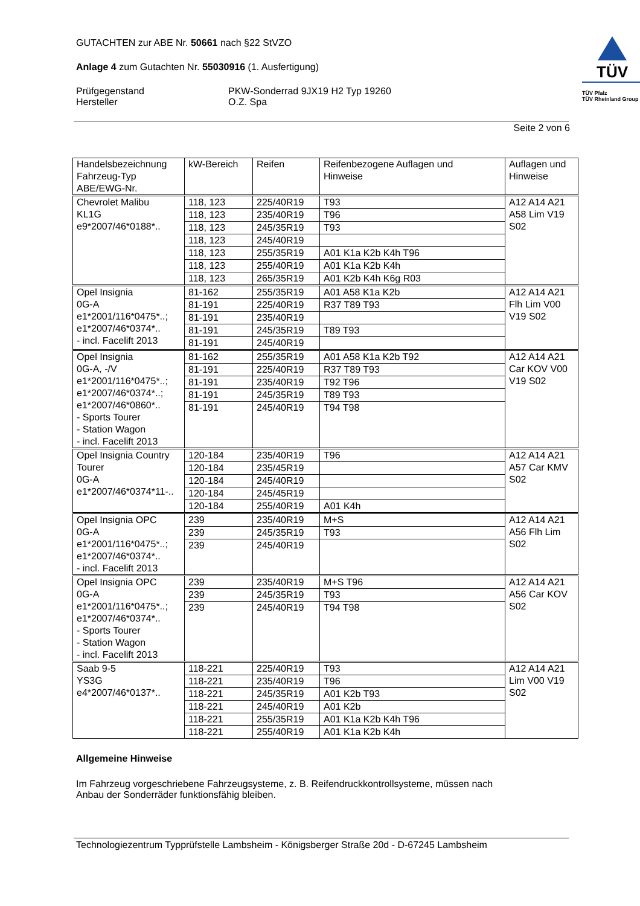GUTACHTEN zur ABE Nr. 50661 nach §22 StVZO
Anlage 4 zum Gutachten Nr. 55030916 (1. Ausfertigung)
Prüfgegenstand PKW-Sonderrad 9JX19 H2 Typ 19260
Hersteller O.Z. Spa
TÜV
TÜV Pfalz
TÜV Rheinland Group
Seite 2 von 6
| Handelsbezeichnung Fahrzeug-Typ ABE/EWG-Nr. | kW-Bereich | Reifen | Reifenbezogene Auflagen und Hinweise | Auflagen und Hinweise |
| --- | --- | --- | --- | --- |
| Chevrolet Malibu KL1G e9*2007/46*0188*.. | 118, 123 | 225/40R19 | T93 | A12 A14 A21 A58 Lim V19 S02 |
| | 118, 123 | 235/40R19 | T96 | |
| | 118, 123 | 245/35R19 | T93 | |
| | 118, 123 | 245/40R19 | | |
| | 118, 123 | 255/35R19 | A01 K1a K2b K4h T96 | |
| | 118, 123 | 255/40R19 | A01 K1a K2b K4h | |
| | 118, 123 | 265/35R19 | A01 K2b K4h K6g R03 | |
| Opel Insignia 0G-A e1*2001/116*0475*..; e1*2007/46*0374*.. - incl. Facelift 2013 | 81-162 | 255/35R19 | A01 A58 K1a K2b | A12 A14 A21 Flh Lim V00 V19 S02 |
| | 81-191 | 225/40R19 | R37 T89 T93 | |
| | 81-191 | 235/40R19 | | |
| | 81-191 | 245/35R19 | T89 T93 | |
| | 81-191 | 245/40R19 | | |
| Opel Insignia 0G-A, -/V e1*2001/116*0475*..; e1*2007/46*0374*..; e1*2007/46*0860*.. - Sports Tourer - Station Wagon - incl. Facelift 2013 | 81-162 | 255/35R19 | A01 A58 K1a K2b T92 | A12 A14 A21 Car KOV V00 V19 S02 |
| | 81-191 | 225/40R19 | R37 T89 T93 | |
| | 81-191 | 235/40R19 | T92 T96 | |
| | 81-191 | 245/35R19 | T89 T93 | |
| | 81-191 | 245/40R19 | T94 T98 | |
| Opel Insignia Country Tourer 0G-A e1*2007/46*0374*11-.. | 120-184 | 235/40R19 | T96 | A12 A14 A21 A57 Car KMV S02 |
| | 120-184 | 235/45R19 | | |
| | 120-184 | 245/40R19 | | |
| | 120-184 | 245/45R19 | | |
| | 120-184 | 255/40R19 | A01 K4h | |
| Opel Insignia OPC 0G-A e1*2001/116*0475*..; e1*2007/46*0374*.. - incl. Facelift 2013 | 239 | 235/40R19 | M+S | A12 A14 A21 A56 Flh Lim S02 |
| | 239 | 245/35R19 | T93 | |
| | 239 | 245/40R19 | | |
| Opel Insignia OPC 0G-A e1*2001/116*0475*..; e1*2007/46*0374*.. - Sports Tourer - Station Wagon - incl. Facelift 2013 | 239 | 235/40R19 | M+S T96 | A12 A14 A21 A56 Car KOV S02 |
| | 239 | 245/35R19 | T93 | |
| | 239 | 245/40R19 | T94 T98 | |
| Saab 9-5 YS3G e4*2007/46*0137*.. | 118-221 | 225/40R19 | T93 | A12 A14 A21 Lim V00 V19 S02 |
| | 118-221 | 235/40R19 | T96 | |
| | 118-221 | 245/35R19 | A01 K2b T93 | |
| | 118-221 | 245/40R19 | A01 K2b | |
| | 118-221 | 255/35R19 | A01 K1a K2b K4h T96 | |
| | 118-221 | 255/40R19 | A01 K1a K2b K4h | |
Allgemeine Hinweise
Im Fahrzeug vorgeschriebene Fahrzeugsysteme, z. B. Reifendruckkontrollsysteme, müssen nach
Anbau der Sonderräder funktionsfähig bleiben.
Technologiezentrum Typprüfstelle Lambsheim - Königsberger Straße 20d - D-67245 Lambsheim